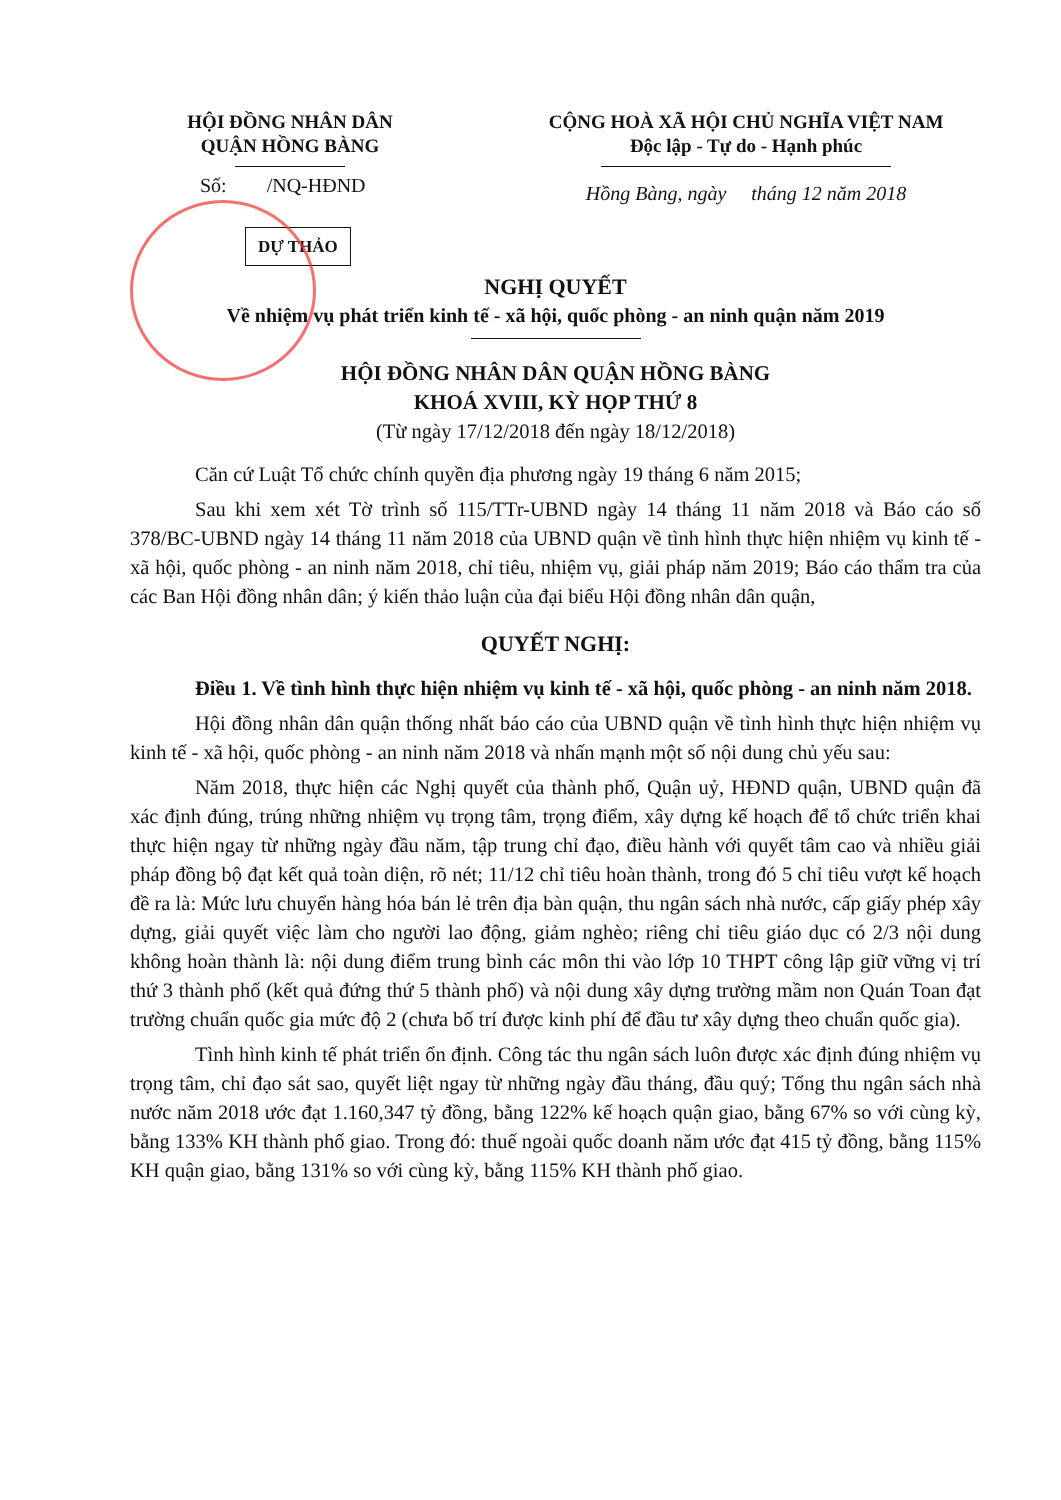HỘI ĐỒNG NHÂN DÂN
QUẬN HỒNG BÀNG
Số: /NQ-HĐND
CỘNG HOÀ XÃ HỘI CHỦ NGHĨA VIỆT NAM
Độc lập - Tự do - Hạnh phúc
Hồng Bàng, ngày tháng 12 năm 2018
DỰ THẢO
NGHỊ QUYẾT
Về nhiệm vụ phát triển kinh tế - xã hội, quốc phòng - an ninh quận năm 2019
HỘI ĐỒNG NHÂN DÂN QUẬN HỒNG BÀNG
KHOÁ XVIII, KỲ HỌP THỨ 8
(Từ ngày 17/12/2018 đến ngày 18/12/2018)
Căn cứ Luật Tổ chức chính quyền địa phương ngày 19 tháng 6 năm 2015;
Sau khi xem xét Tờ trình số 115/TTr-UBND ngày 14 tháng 11 năm 2018 và Báo cáo số 378/BC-UBND ngày 14 tháng 11 năm 2018 của UBND quận về tình hình thực hiện nhiệm vụ kinh tế - xã hội, quốc phòng - an ninh năm 2018, chỉ tiêu, nhiệm vụ, giải pháp năm 2019; Báo cáo thẩm tra của các Ban Hội đồng nhân dân; ý kiến thảo luận của đại biểu Hội đồng nhân dân quận,
QUYẾT NGHỊ:
Điều 1. Về tình hình thực hiện nhiệm vụ kinh tế - xã hội, quốc phòng - an ninh năm 2018.
Hội đồng nhân dân quận thống nhất báo cáo của UBND quận về tình hình thực hiện nhiệm vụ kinh tế - xã hội, quốc phòng - an ninh năm 2018 và nhấn mạnh một số nội dung chủ yếu sau:
Năm 2018, thực hiện các Nghị quyết của thành phố, Quận uỷ, HĐND quận, UBND quận đã xác định đúng, trúng những nhiệm vụ trọng tâm, trọng điểm, xây dựng kế hoạch để tổ chức triển khai thực hiện ngay từ những ngày đầu năm, tập trung chỉ đạo, điều hành với quyết tâm cao và nhiều giải pháp đồng bộ đạt kết quả toàn diện, rõ nét; 11/12 chỉ tiêu hoàn thành, trong đó 5 chỉ tiêu vượt kế hoạch đề ra là: Mức lưu chuyển hàng hóa bán lẻ trên địa bàn quận, thu ngân sách nhà nước, cấp giấy phép xây dựng, giải quyết việc làm cho người lao động, giảm nghèo; riêng chỉ tiêu giáo dục có 2/3 nội dung không hoàn thành là: nội dung điểm trung bình các môn thi vào lớp 10 THPT công lập giữ vững vị trí thứ 3 thành phố (kết quả đứng thứ 5 thành phố) và nội dung xây dựng trường mầm non Quán Toan đạt trường chuẩn quốc gia mức độ 2 (chưa bố trí được kinh phí để đầu tư xây dựng theo chuẩn quốc gia).
Tình hình kinh tế phát triển ổn định. Công tác thu ngân sách luôn được xác định đúng nhiệm vụ trọng tâm, chỉ đạo sát sao, quyết liệt ngay từ những ngày đầu tháng, đầu quý; Tổng thu ngân sách nhà nước năm 2018 ước đạt 1.160,347 tỷ đồng, bằng 122% kế hoạch quận giao, bằng 67% so với cùng kỳ, bằng 133% KH thành phố giao. Trong đó: thuế ngoài quốc doanh năm ước đạt 415 tỷ đồng, bằng 115% KH quận giao, bằng 131% so với cùng kỳ, bằng 115% KH thành phố giao.